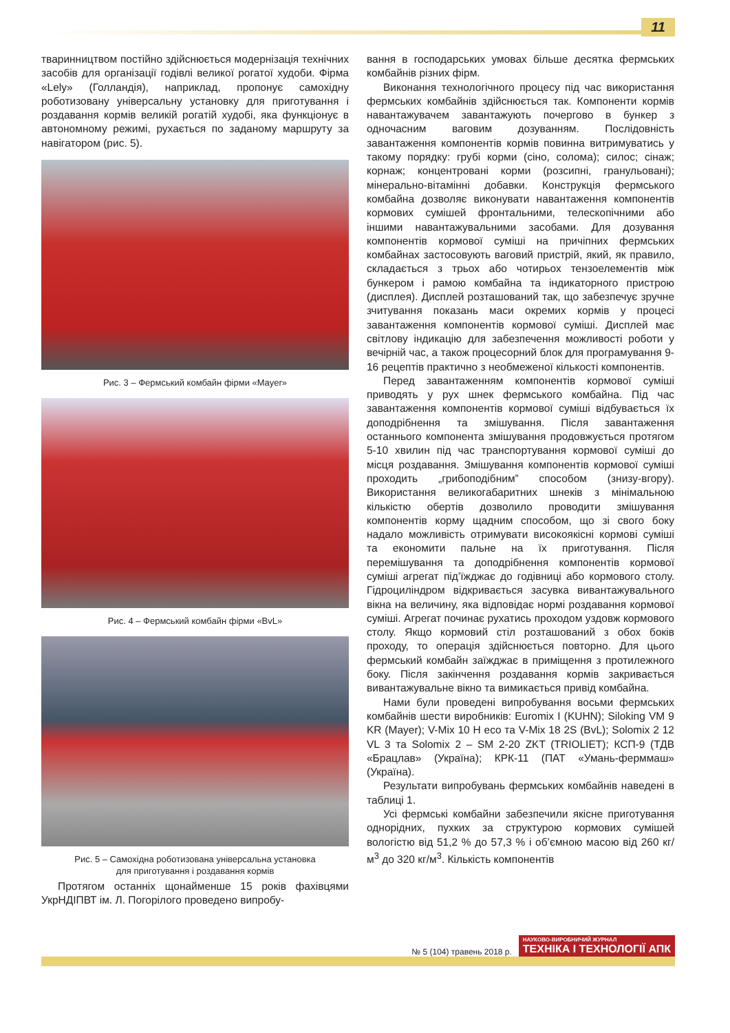11
тваринництвом постійно здійснюється модернізація технічних засобів для організації годівлі великої рогатої худоби. Фірма «Lely» (Голландія), наприклад, пропонує самохідну роботизовану універсальну установку для приготування і роздавання кормів великій рогатій худобі, яка функціонує в автономному режимі, рухається по заданому маршруту за навігатором (рис. 5).
Рис. 3 – Фермський комбайн фірми «Mayer»
Рис. 4 – Фермський комбайн фірми «BvL»
Рис. 5 – Самохідна роботизована універсальна установка
для приготування і роздавання кормів
Протягом останніх щонайменше 15 років фахівцями УкрНДІПВТ ім. Л. Погорілого проведено випробу-
вання в господарських умовах більше десятка фермських комбайнів різних фірм.
Виконання технологічного процесу під час використання фермських комбайнів здійснюється так. Компоненти кормів навантажувачем завантажують почергово в бункер з одночасним ваговим дозуванням. Послідовність завантаження компонентів кормів повинна витримуватись у такому порядку: грубі корми (сіно, солома); силос; сінаж; корнаж; концентровані корми (розсипні, гранульовані); мінерально-вітамінні добавки. Конструкція фермського комбайна дозволяє виконувати навантаження компонентів кормових сумішей фронтальними, телескопічними або іншими навантажувальними засобами. Для дозування компонентів кормової суміші на причіпних фермських комбайнах застосовують ваговий пристрій, який, як правило, складається з трьох або чотирьох тензоелементів між бункером і рамою комбайна та індикаторного пристрою (дисплея). Дисплей розташований так, що забезпечує зручне зчитування показань маси окремих кормів у процесі завантаження компонентів кормової суміші. Дисплей має світлову індикацію для забезпечення можливості роботи у вечірній час, а також процесорний блок для програмування 9-16 рецептів практично з необмеженої кількості компонентів.
Перед завантаженням компонентів кормової суміші приводять у рух шнек фермського комбайна. Під час завантаження компонентів кормової суміші відбувається їх доподрібнення та змішування. Після завантаження останнього компонента змішування продовжується протягом 5-10 хвилин під час транспортування кормової суміші до місця роздавання. Змішування компонентів кормової суміші проходить „грибоподібним” способом (знизу-вгору). Використання великогабаритних шнеків з мінімальною кількістю обертів дозволило проводити змішування компонентів корму щадним способом, що зі свого боку надало можливість отримувати високоякісні кормові суміші та економити пальне на їх приготування. Після перемішування та доподрібнення компонентів кормової суміші агрегат під’їжджає до годівниці або кормового столу. Гідроциліндром відкривається засувка вивантажувального вікна на величину, яка відповідає нормі роздавання кормової суміші. Агрегат починає рухатись проходом уздовж кормового столу. Якщо кормовий стіл розташований з обох боків проходу, то операція здійснюється повторно. Для цього фермський комбайн заїжджає в приміщення з протилежного боку. Після закінчення роздавання кормів закривається вивантажувальне вікно та вимикається привід комбайна.
Нами були проведені випробування восьми фермських комбайнів шести виробників: Euromix I (KUHN); Siloking VM 9 KR (Mayer); V-Mix 10 H eco та V-Mix 18 2S (BvL); Solomix 2 12 VL 3 та Solomix 2 – SM 2-20 ZKT (TRIOLIET); КСП-9 (ТДВ «Брацлав» (Україна); КРК-11 (ПАТ «Умань-ферммаш» (Україна).
Результати випробувань фермських комбайнів наведені в таблиці 1.
Усі фермські комбайни забезпечили якісне приготування однорідних, пухких за структурою кормових сумішей вологістю від 51,2 % до 57,3 % і об’ємною масою від 260 кг/м<sup>3</sup> до 320 кг/м<sup>3</sup>. Кількість компонентів
№ 5 (104) травень 2018 р. НАУКОВО-ВИРОБНИЧИЙ ЖУРНАЛ
ТЕХНІКА І ТЕХНОЛОГІЇ АПК